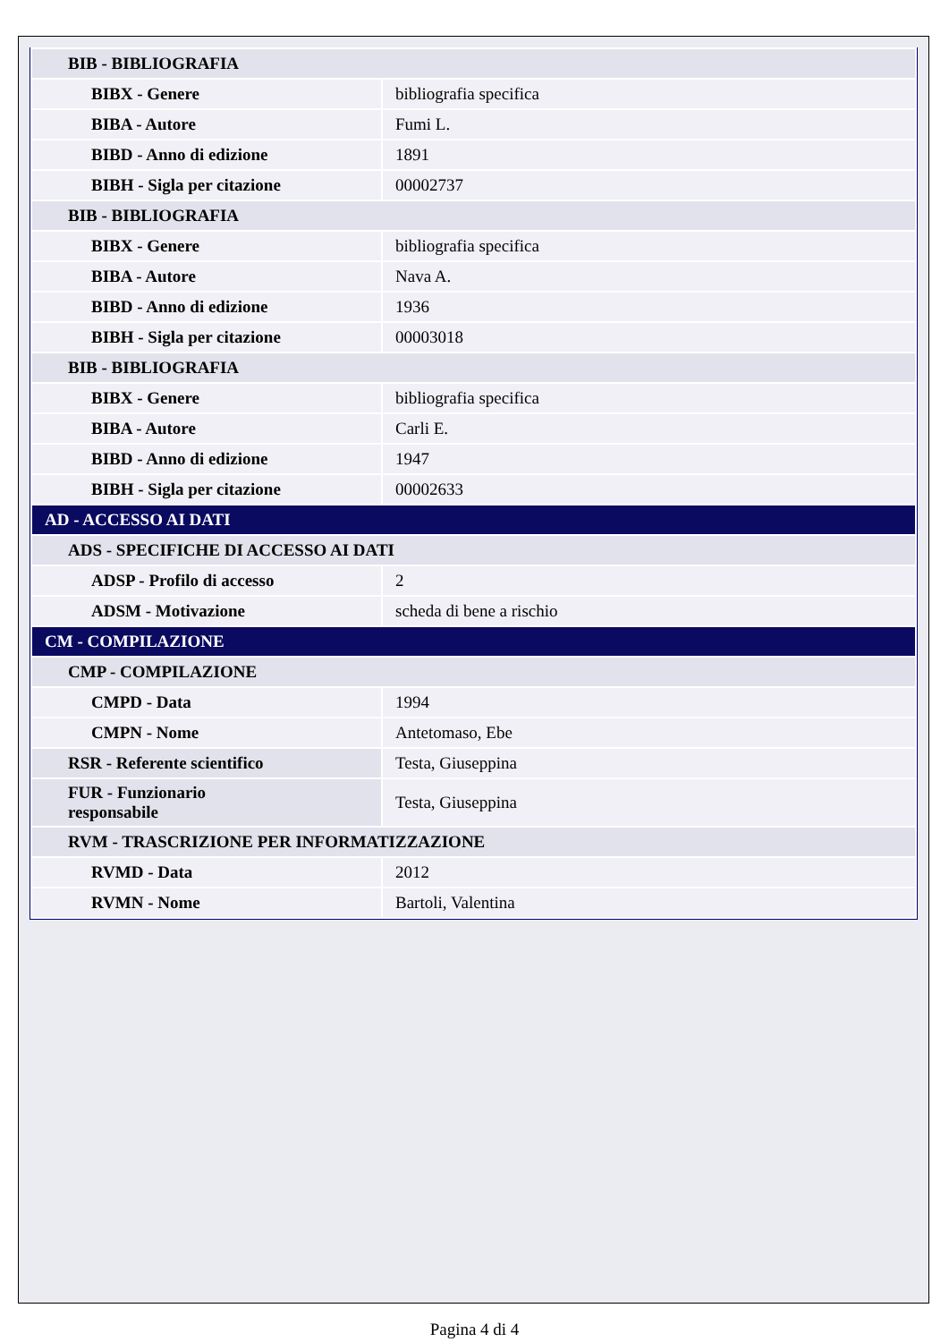| BIB - BIBLIOGRAFIA | |
| BIBX - Genere | bibliografia specifica |
| BIBA - Autore | Fumi L. |
| BIBD - Anno di edizione | 1891 |
| BIBH - Sigla per citazione | 00002737 |
| BIB - BIBLIOGRAFIA | |
| BIBX - Genere | bibliografia specifica |
| BIBA - Autore | Nava A. |
| BIBD - Anno di edizione | 1936 |
| BIBH - Sigla per citazione | 00003018 |
| BIB - BIBLIOGRAFIA | |
| BIBX - Genere | bibliografia specifica |
| BIBA - Autore | Carli E. |
| BIBD - Anno di edizione | 1947 |
| BIBH - Sigla per citazione | 00002633 |
| AD - ACCESSO AI DATI | |
| ADS - SPECIFICHE DI ACCESSO AI DATI | |
| ADSP - Profilo di accesso | 2 |
| ADSM - Motivazione | scheda di bene a rischio |
| CM - COMPILAZIONE | |
| CMP - COMPILAZIONE | |
| CMPD - Data | 1994 |
| CMPN - Nome | Antetomaso, Ebe |
| RSR - Referente scientifico | Testa, Giuseppina |
| FUR - Funzionario responsabile | Testa, Giuseppina |
| RVM - TRASCRIZIONE PER INFORMATIZZAZIONE | |
| RVMD - Data | 2012 |
| RVMN - Nome | Bartoli, Valentina |
Pagina 4 di 4